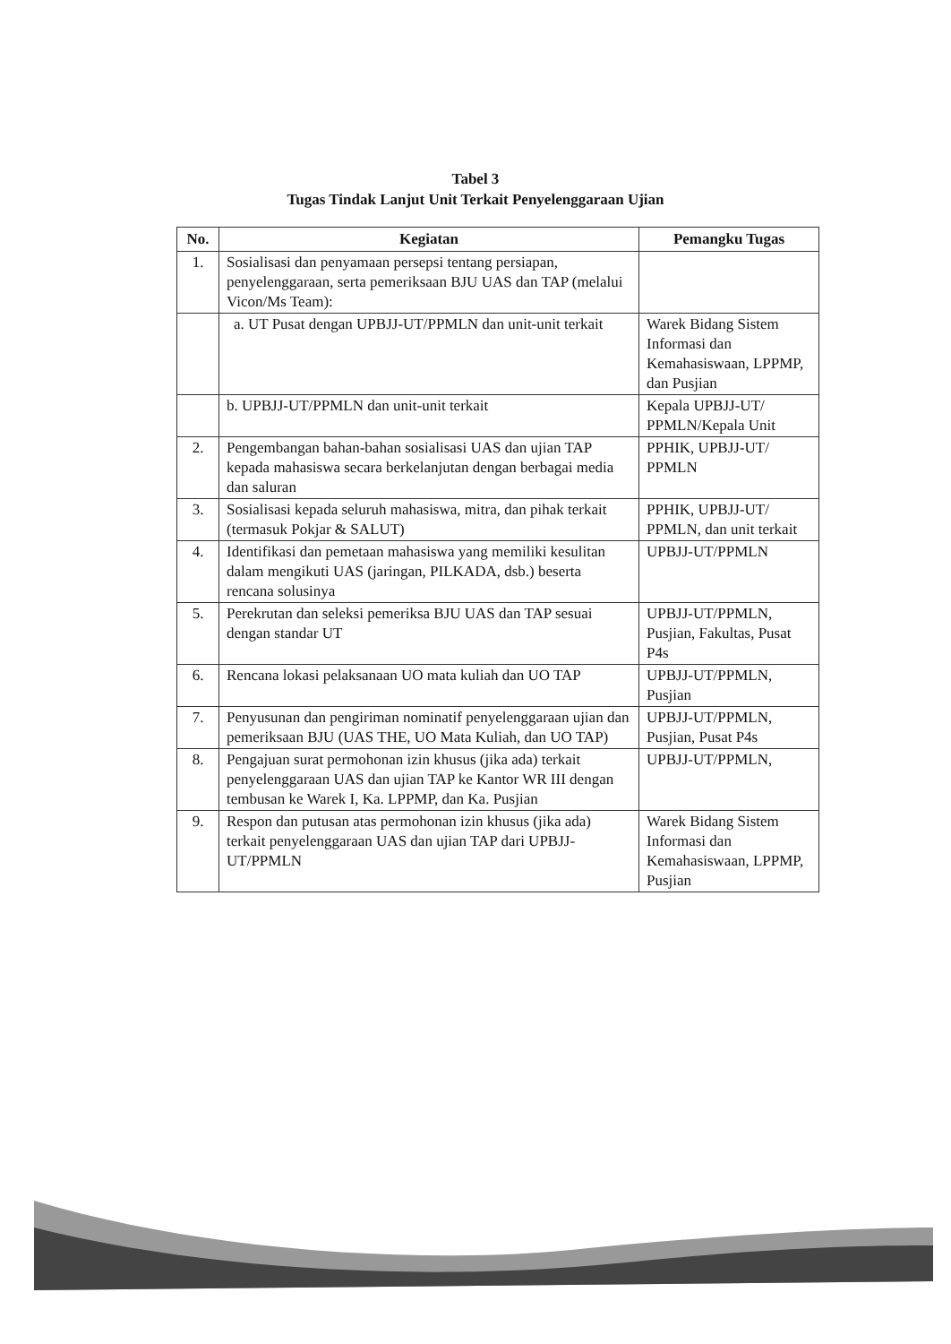Tabel 3
Tugas Tindak Lanjut Unit Terkait Penyelenggaraan Ujian
| No. | Kegiatan | Pemangku Tugas |
| --- | --- | --- |
| 1. | Sosialisasi dan penyamaan persepsi tentang persiapan, penyelenggaraan, serta pemeriksaan BJU UAS dan TAP (melalui Vicon/Ms Team): | |
| | a. UT Pusat dengan UPBJJ-UT/PPMLN dan unit-unit terkait | Warek Bidang Sistem Informasi dan Kemahasiswaan, LPPMP, dan Pusjian |
| | b. UPBJJ-UT/PPMLN dan unit-unit terkait | Kepala UPBJJ-UT/ PPMLN/Kepala Unit |
| 2. | Pengembangan bahan-bahan sosialisasi UAS dan ujian TAP kepada mahasiswa secara berkelanjutan dengan berbagai media dan saluran | PPHIK, UPBJJ-UT/ PPMLN |
| 3. | Sosialisasi kepada seluruh mahasiswa, mitra, dan pihak terkait (termasuk Pokjar & SALUT) | PPHIK, UPBJJ-UT/ PPMLN, dan unit terkait |
| 4. | Identifikasi dan pemetaan mahasiswa yang memiliki kesulitan dalam mengikuti UAS (jaringan, PILKADA, dsb.) beserta rencana solusinya | UPBJJ-UT/PPMLN |
| 5. | Perekrutan dan seleksi pemeriksa BJU UAS dan TAP sesuai dengan standar UT | UPBJJ-UT/PPMLN, Pusjian, Fakultas, Pusat P4s |
| 6. | Rencana lokasi pelaksanaan UO mata kuliah dan UO TAP | UPBJJ-UT/PPMLN, Pusjian |
| 7. | Penyusunan dan pengiriman nominatif penyelenggaraan ujian dan pemeriksaan BJU (UAS THE, UO Mata Kuliah, dan UO TAP) | UPBJJ-UT/PPMLN, Pusjian, Pusat P4s |
| 8. | Pengajuan surat permohonan izin khusus (jika ada) terkait penyelenggaraan UAS dan ujian TAP ke Kantor WR III dengan tembusan ke Warek I, Ka. LPPMP, dan Ka. Pusjian | UPBJJ-UT/PPMLN, |
| 9. | Respon dan putusan atas permohonan izin khusus (jika ada) terkait penyelenggaraan UAS dan ujian TAP dari UPBJJ-UT/PPMLN | Warek Bidang Sistem Informasi dan Kemahasiswaan, LPPMP, Pusjian |